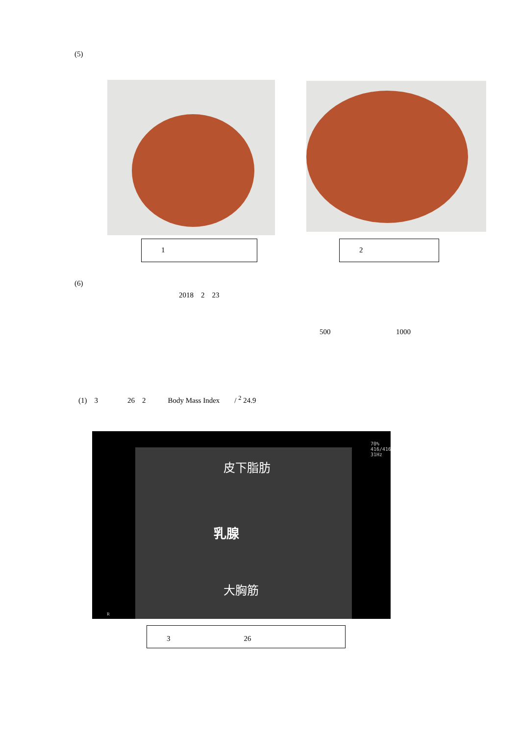(5)
1 2
(6)
2018　2　23
500 1000
(1)　3　　　　26　2　　　Body Mass Index　　/ <sup>2</sup> 24.9
皮下脂肪
乳腺
大胸筋
70%
416/416
31Hz
R
3　　　　　　　　　　26